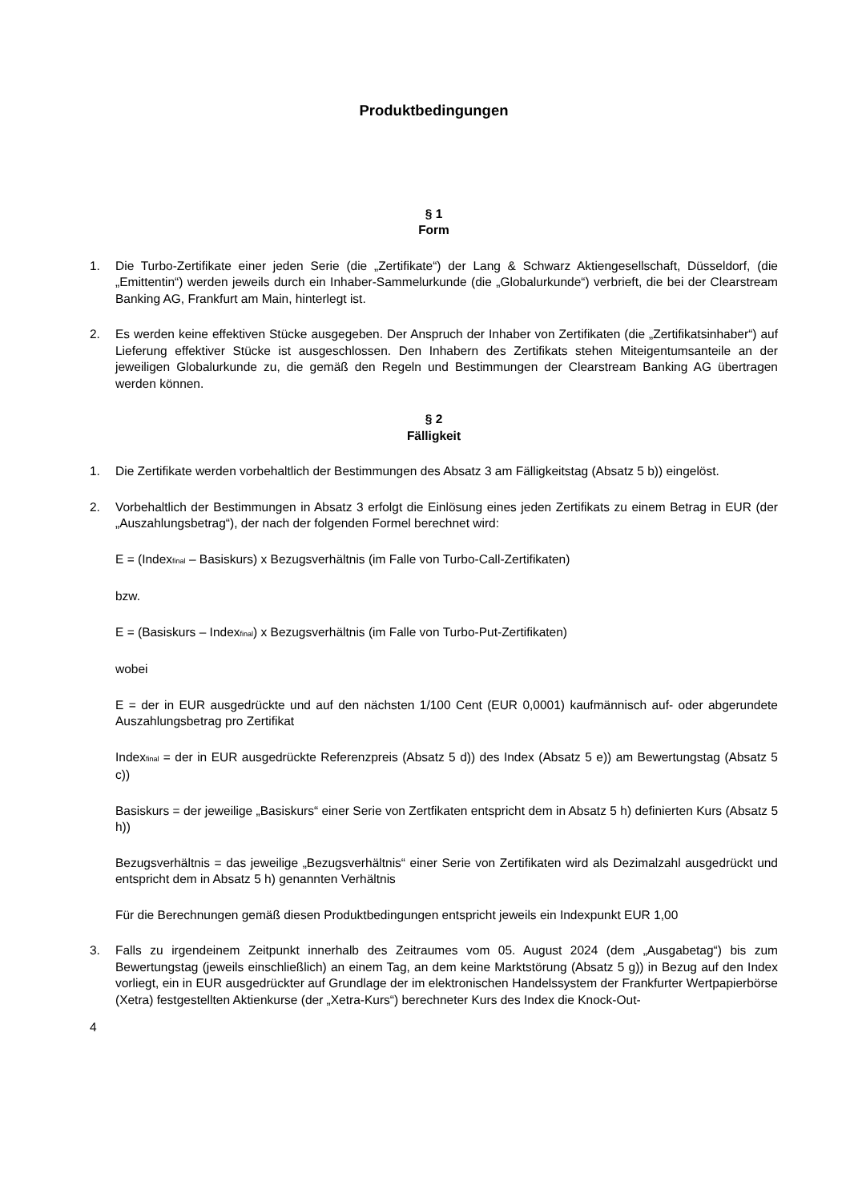Produktbedingungen
§ 1
Form
1. Die Turbo-Zertifikate einer jeden Serie (die „Zertifikate“) der Lang & Schwarz Aktiengesellschaft, Düsseldorf, (die „Emittentin“) werden jeweils durch ein Inhaber-Sammelurkunde (die „Globalurkunde“) verbrieft, die bei der Clearstream Banking AG, Frankfurt am Main, hinterlegt ist.
2. Es werden keine effektiven Stücke ausgegeben. Der Anspruch der Inhaber von Zertifikaten (die „Zertifikatsinhaber“) auf Lieferung effektiver Stücke ist ausgeschlossen. Den Inhabern des Zertifikats stehen Miteigentumsanteile an der jeweiligen Globalurkunde zu, die gemäß den Regeln und Bestimmungen der Clearstream Banking AG übertragen werden können.
§ 2
Fälligkeit
1. Die Zertifikate werden vorbehaltlich der Bestimmungen des Absatz 3 am Fälligkeitstag (Absatz 5 b)) eingelöst.
2. Vorbehaltlich der Bestimmungen in Absatz 3 erfolgt die Einlösung eines jeden Zertifikats zu einem Betrag in EUR (der „Auszahlungsbetrag“), der nach der folgenden Formel berechnet wird:
E = (Index<sub>final</sub> – Basiskurs) x Bezugsverhältnis (im Falle von Turbo-Call-Zertifikaten)
bzw.
E = (Basiskurs – Index<sub>final</sub>) x Bezugsverhältnis (im Falle von Turbo-Put-Zertifikaten)
wobei
E = der in EUR ausgedrückte und auf den nächsten 1/100 Cent (EUR 0,0001) kaufmännisch auf- oder abgerundete Auszahlungsbetrag pro Zertifikat
Index<sub>final</sub> = der in EUR ausgedrückte Referenzpreis (Absatz 5 d)) des Index (Absatz 5 e)) am Bewertungstag (Absatz 5 c))
Basiskurs = der jeweilige „Basiskurs“ einer Serie von Zertfikaten entspricht dem in Absatz 5 h) definierten Kurs (Absatz 5 h))
Bezugsverhältnis = das jeweilige „Bezugsverhältnis“ einer Serie von Zertifikaten wird als Dezimalzahl ausgedrückt und entspricht dem in Absatz 5 h) genannten Verhältnis
Für die Berechnungen gemäß diesen Produktbedingungen entspricht jeweils ein Indexpunkt EUR 1,00
3. Falls zu irgendeinem Zeitpunkt innerhalb des Zeitraumes vom 05. August 2024 (dem „Ausgabetag“) bis zum Bewertungstag (jeweils einschließlich) an einem Tag, an dem keine Marktstörung (Absatz 5 g)) in Bezug auf den Index vorliegt, ein in EUR ausgedrückter auf Grundlage der im elektronischen Handelssystem der Frankfurter Wertpapierbörse (Xetra) festgestellten Aktienkurse (der „Xetra-Kurs“) berechneter Kurs des Index die Knock-Out-
4